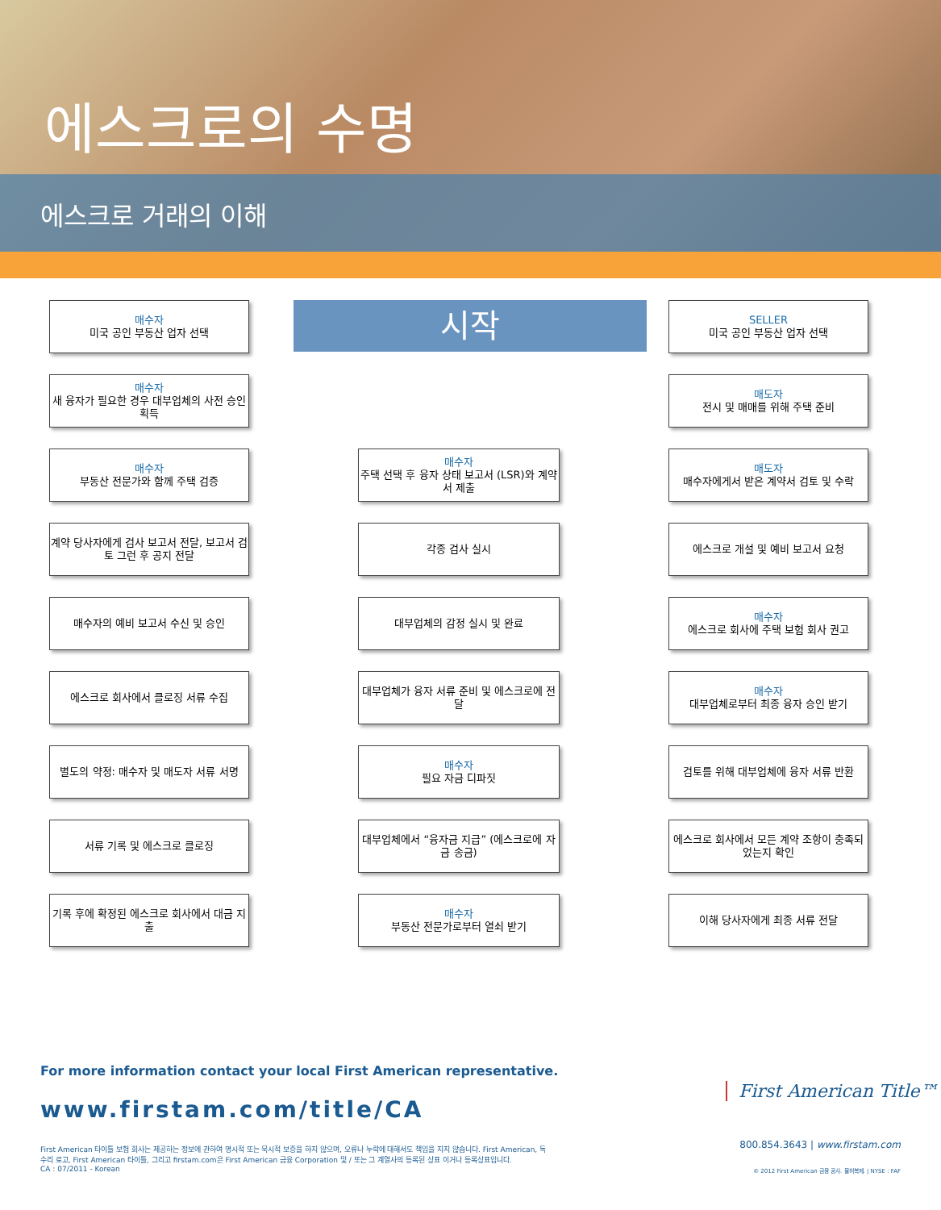에스크로의 수명
에스크로 거래의 이해
매수자
미국 공인 부동산 업자 선택
시작
SELLER
미국 공인 부동산 업자 선택
매수자
새 융자가 필요한 경우 대부업체의 사전 승인 획득
매도자
전시 및 매매를 위해 주택 준비
매수자
부동산 전문가와 함께 주택 검증
매수자
주택 선택 후 융자 상태 보고서 (LSR)와 계약서 제출
매도자
매수자에게서 받은 계약서 검토 및 수락
계약 당사자에게 검사 보고서 전달, 보고서 검토 그런 후 공지 전달
각종 검사 실시
에스크로 개설 및 예비 보고서 요청
매수자의 예비 보고서 수신 및 승인
대부업체의 감정 실시 및 완료
매수자
에스크로 회사에 주택 보험 회사 권고
에스크로 회사에서 클로징 서류 수집
대부업체가 융자 서류 준비 및 에스크로에 전달
매수자
대부업체로부터 최종 융자 승인 받기
별도의 약정: 매수자 및 매도자 서류 서명
매수자
필요 자금 디파짓
검토를 위해 대부업체에 융자 서류 반환
서류 기록 및 에스크로 클로징
대부업체에서 “융자금 지급” (에스크로에 자금 송금)
에스크로 회사에서 모든 계약 조항이 충족되었는지 확인
기록 후에 확정된 에스크로 회사에서 대금 지출
매수자
부동산 전문가로부터 열쇠 받기
이해 당사자에게 최종 서류 전달
For more information contact your local First American representative.
www.firstam.com/title/CA
First American 타이틀 보험 회사는 제공하는 정보에 관하여 명시적 또는 묵시적 보증을 하지 않으며, 오류나 누락에 대해서도 책임을 지지 않습니다. First American, 독수리 로고, First American 타이틀, 그리고 firstam.com은 First American 금융 Corporation 및 / 또는 그 계열사의 등록된 상표 이거나 등록상표입니다.
CA : 07/2011 - Korean
First American Title™
800.854.3643 | www.firstam.com
© 2012 First American 금융 공사. 불허복제. | NYSE : FAF